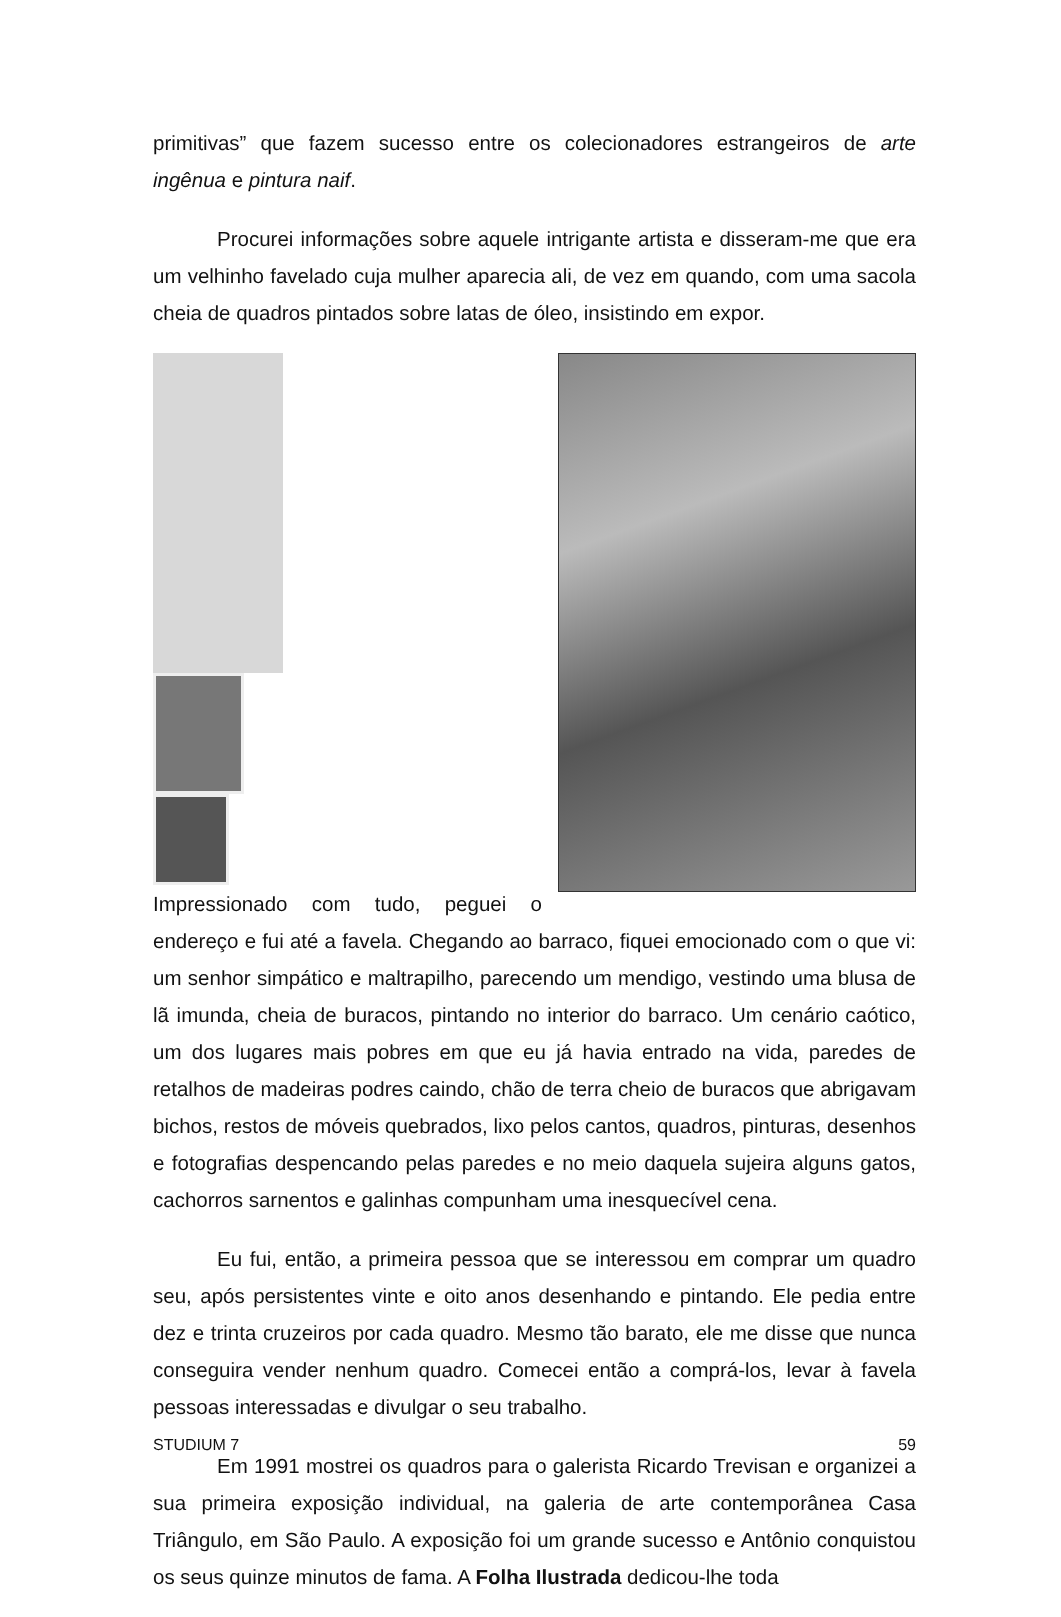primitivas” que fazem sucesso entre os colecionadores estrangeiros de arte ingênua e pintura naif.
Procurei informações sobre aquele intrigante artista e disseram-me que era um velhinho favelado cuja mulher aparecia ali, de vez em quando, com uma sacola cheia de quadros pintados sobre latas de óleo, insistindo em expor.
Impressionado com tudo, peguei o endereço e fui até a favela. Chegando ao barraco, fiquei emocionado com o que vi: um senhor simpático e maltrapilho, parecendo um mendigo, vestindo uma blusa de lã imunda, cheia de buracos, pintando no interior do barraco. Um cenário caótico, um dos lugares mais pobres em que eu já havia entrado na vida, paredes de retalhos de madeiras podres caindo, chão de terra cheio de buracos que abrigavam bichos, restos de móveis quebrados, lixo pelos cantos, quadros, pinturas, desenhos e fotografias despencando pelas paredes e no meio daquela sujeira alguns gatos, cachorros sarnentos e galinhas compunham uma inesquecível cena.
Eu fui, então, a primeira pessoa que se interessou em comprar um quadro seu, após persistentes vinte e oito anos desenhando e pintando. Ele pedia entre dez e trinta cruzeiros por cada quadro. Mesmo tão barato, ele me disse que nunca conseguira vender nenhum quadro. Comecei então a comprá-los, levar à favela pessoas interessadas e divulgar o seu trabalho.
Em 1991 mostrei os quadros para o galerista Ricardo Trevisan e organizei a sua primeira exposição individual, na galeria de arte contemporânea Casa Triângulo, em São Paulo. A exposição foi um grande sucesso e Antônio conquistou os seus quinze minutos de fama. A Folha Ilustrada dedicou-lhe toda
STUDIUM 7 59